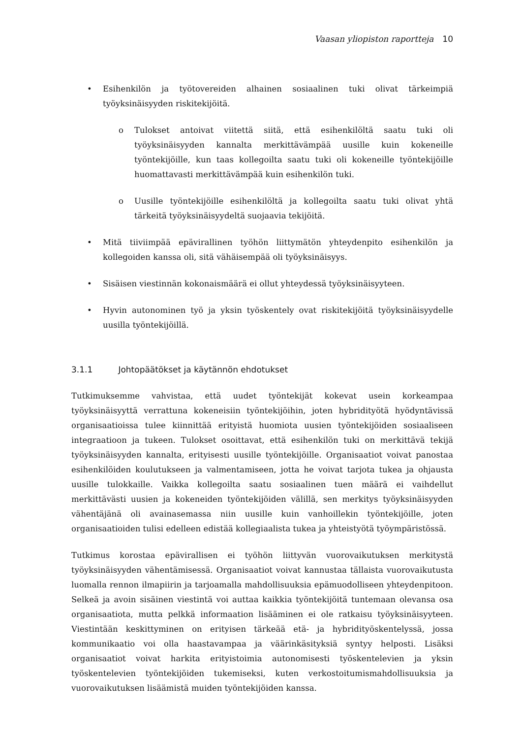Vaasan yliopiston raportteja 10
• Esihenkilön ja työtovereiden alhainen sosiaalinen tuki olivat tärkeimpiä työyksinäisyyden riskitekijöitä.
o Tulokset antoivat viitettä siitä, että esihenkilöltä saatu tuki oli työyksinäisyyden kannalta merkittävämpää uusille kuin kokeneille työntekijöille, kun taas kollegoilta saatu tuki oli kokeneille työntekijöille huomattavasti merkittävämpää kuin esihenkilön tuki.
o Uusille työntekijöille esihenkilöltä ja kollegoilta saatu tuki olivat yhtä tärkeitä työyksinäisyydeltä suojaavia tekijöitä.
• Mitä tiiviimpää epävirallinen työhön liittymätön yhteydenpito esihenkilön ja kollegoiden kanssa oli, sitä vähäisempää oli työyksinäisyys.
• Sisäisen viestinnän kokonaismäärä ei ollut yhteydessä työyksinäisyyteen.
• Hyvin autonominen työ ja yksin työskentely ovat riskitekijöitä työyksinäisyydelle uusilla työntekijöillä.
3.1.1 Johtopäätökset ja käytännön ehdotukset
Tutkimuksemme vahvistaa, että uudet työntekijät kokevat usein korkeampaa työyksinäisyyttä verrattuna kokeneisiin työntekijöihin, joten hybridityötä hyödyntävissä organisaatioissa tulee kiinnittää erityistä huomiota uusien työntekijöiden sosiaaliseen integraatioon ja tukeen. Tulokset osoittavat, että esihenkilön tuki on merkittävä tekijä työyksinäisyyden kannalta, erityisesti uusille työntekijöille. Organisaatiot voivat panostaa esihenkilöiden koulutukseen ja valmentamiseen, jotta he voivat tarjota tukea ja ohjausta uusille tulokkaille. Vaikka kollegoilta saatu sosiaalinen tuen määrä ei vaihdellut merkittävästi uusien ja kokeneiden työntekijöiden välillä, sen merkitys työyksinäisyyden vähentäjänä oli avainasemassa niin uusille kuin vanhoillekin työntekijöille, joten organisaatioiden tulisi edelleen edistää kollegiaalista tukea ja yhteistyötä työympäristössä.
Tutkimus korostaa epävirallisen ei työhön liittyvän vuorovaikutuksen merkitystä työyksinäisyyden vähentämisessä. Organisaatiot voivat kannustaa tällaista vuorovaikutusta luomalla rennon ilmapiirin ja tarjoamalla mahdollisuuksia epämuodolliseen yhteydenpitoon. Selkeä ja avoin sisäinen viestintä voi auttaa kaikkia työntekijöitä tuntemaan olevansa osa organisaatiota, mutta pelkkä informaation lisääminen ei ole ratkaisu työyksinäisyyteen. Viestintään keskittyminen on erityisen tärkeää etä- ja hybridityöskentelyssä, jossa kommunikaatio voi olla haastavampaa ja väärinkäsityksiä syntyy helposti. Lisäksi organisaatiot voivat harkita erityistoimia autonomisesti työskentelevien ja yksin työskentelevien työntekijöiden tukemiseksi, kuten verkostoitumismahdollisuuksia ja vuorovaikutuksen lisäämistä muiden työntekijöiden kanssa.